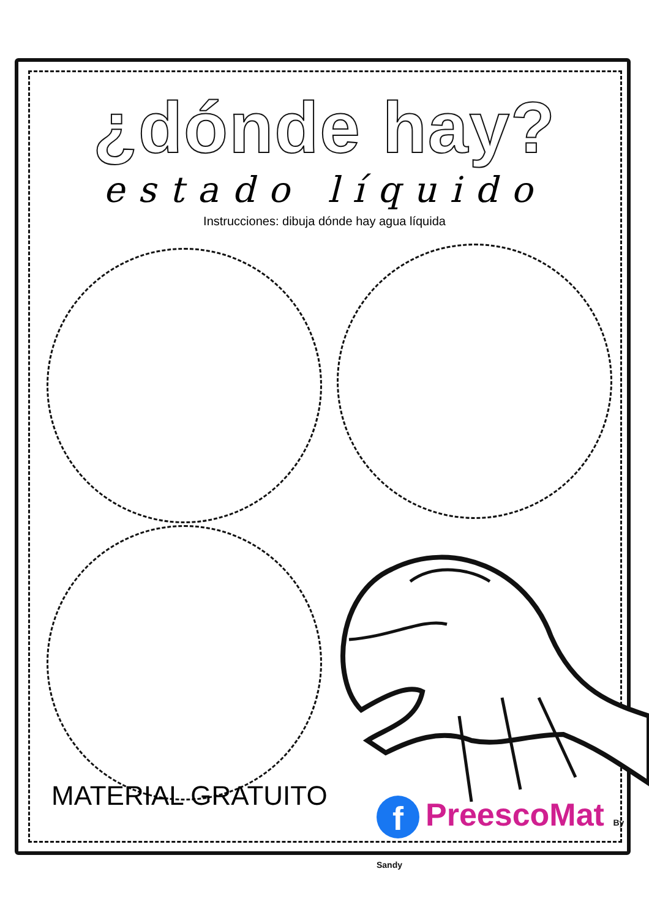¿dónde hay?
estado líquido
Instrucciones: dibuja dónde hay agua líquida
MATERIAL GRATUITO f PreescoMat By Sandy